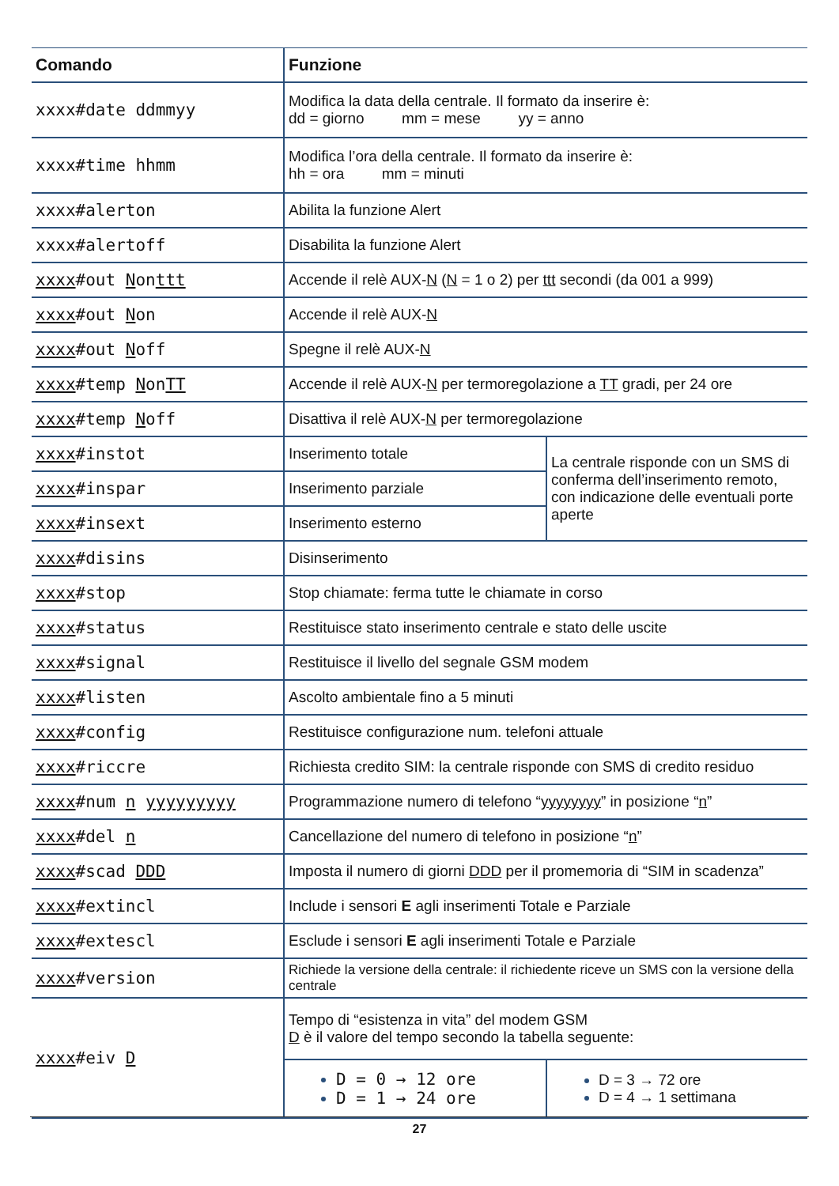| Comando | Funzione | |
| --- | --- | --- |
| xxxx#date ddmmyy | Modifica la data della centrale. Il formato da inserire è: dd = giorno mm = mese yy = anno | |
| xxxx#time hhmm | Modifica l’ora della centrale. Il formato da inserire è: hh = ora mm = minuti | |
| xxxx#alerton | Abilita la funzione Alert | |
| xxxx#alertoff | Disabilita la funzione Alert | |
| xxxx #out N on ttt | Accende il relè AUX- N ( N = 1 o 2) per ttt secondi (da 001 a 999) | |
| xxxx #out N on | Accende il relè AUX- N | |
| xxxx #out N off | Spegne il relè AUX- N | |
| xxxx #temp N on TT | Accende il relè AUX- N per termoregolazione a TT gradi, per 24 ore | |
| xxxx #temp N off | Disattiva il relè AUX- N per termoregolazione | |
| xxxx #instot | Inserimento totale | La centrale risponde con un SMS di conferma dell’inserimento remoto, con indicazione delle eventuali porte aperte |
| xxxx #inspar | Inserimento parziale | |
| xxxx #insext | Inserimento esterno | |
| xxxx #disins | Disinserimento | |
| xxxx #stop | Stop chiamate: ferma tutte le chiamate in corso | |
| xxxx #status | Restituisce stato inserimento centrale e stato delle uscite | |
| xxxx #signal | Restituisce il livello del segnale GSM modem | |
| xxxx #listen | Ascolto ambientale fino a 5 minuti | |
| xxxx #config | Restituisce configurazione num. telefoni attuale | |
| xxxx #riccre | Richiesta credito SIM: la centrale risponde con SMS di credito residuo | |
| xxxx #num n yyyyyyyyy | Programmazione numero di telefono “ yyyyyyyy ” in posizione “ n ” | |
| xxxx #del n | Cancellazione del numero di telefono in posizione “ n ” | |
| xxxx #scad DDD | Imposta il numero di giorni DDD per il promemoria di “SIM in scadenza” | |
| xxxx #extincl | Include i sensori E agli inserimenti Totale e Parziale | |
| xxxx #extescl | Esclude i sensori E agli inserimenti Totale e Parziale | |
| xxxx #version | Richiede la versione della centrale: il richiedente riceve un SMS con la versione della centrale | |
| xxxx #eiv D | Tempo di “esistenza in vita” del modem GSM D è il valore del tempo secondo la tabella seguente: | |
| | D = 0 → 12 ore D = 1 → 24 ore | D = 3 → 72 ore D = 4 → 1 settimana |
27